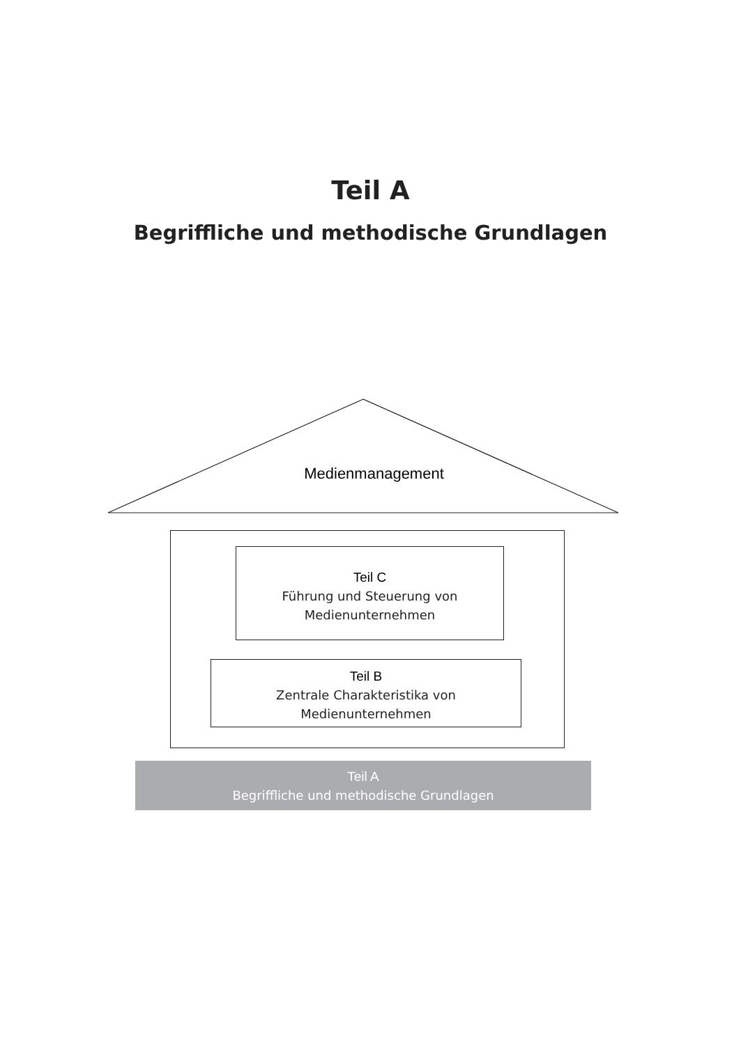Teil A
Begriffliche und methodische Grundlagen
Medienmanagement
Teil C
Führung und Steuerung von
Medienunternehmen
Teil B
Zentrale Charakteristika von
Medienunternehmen
Teil A
Begriffliche und methodische Grundlagen